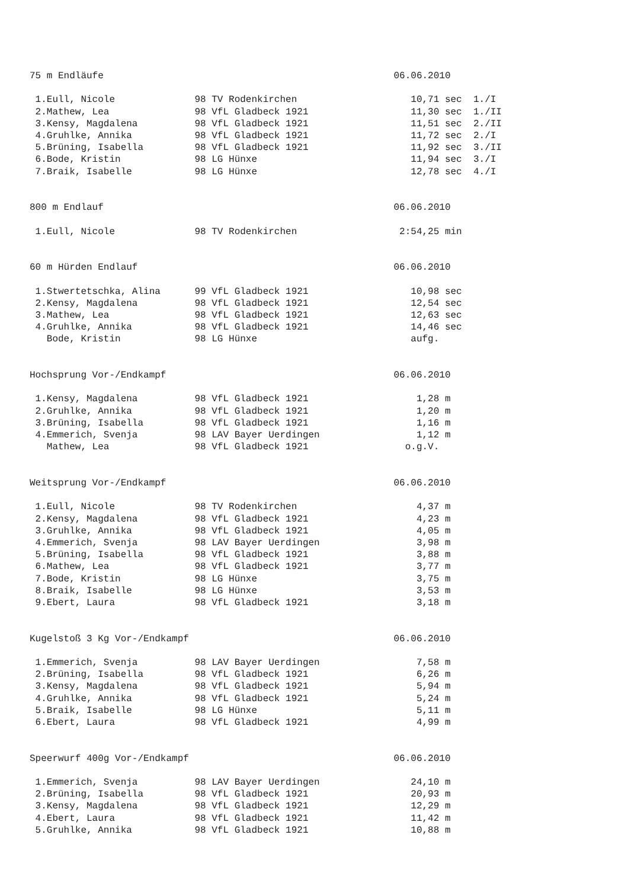75 m Endläufe                                                   06.06.2010

 1.Eull, Nicole              98 TV Rodenkirchen                    10,71 sec  1./I
 2.Mathew, Lea               98 VfL Gladbeck 1921                  11,30 sec  1./II
 3.Kensy, Magdalena          98 VfL Gladbeck 1921                  11,51 sec  2./II
 4.Gruhlke, Annika           98 VfL Gladbeck 1921                  11,72 sec  2./I
 5.Brüning, Isabella         98 VfL Gladbeck 1921                  11,92 sec  3./II
 6.Bode, Kristin             98 LG Hünxe                           11,94 sec  3./I
 7.Braik, Isabelle           98 LG Hünxe                           12,78 sec  4./I


800 m Endlauf                                                   06.06.2010

 1.Eull, Nicole              98 TV Rodenkirchen                  2:54,25 min


60 m Hürden Endlauf                                             06.06.2010

 1.Stwertetschka, Alina      99 VfL Gladbeck 1921                  10,98 sec
 2.Kensy, Magdalena          98 VfL Gladbeck 1921                  12,54 sec
 3.Mathew, Lea               98 VfL Gladbeck 1921                  12,63 sec
 4.Gruhlke, Annika           98 VfL Gladbeck 1921                  14,46 sec
   Bode, Kristin             98 LG Hünxe                           aufg.


Hochsprung Vor-/Endkampf                                        06.06.2010

 1.Kensy, Magdalena          98 VfL Gladbeck 1921                   1,28 m
 2.Gruhlke, Annika           98 VfL Gladbeck 1921                   1,20 m
 3.Brüning, Isabella         98 VfL Gladbeck 1921                   1,16 m
 4.Emmerich, Svenja          98 LAV Bayer Uerdingen                 1,12 m
   Mathew, Lea               98 VfL Gladbeck 1921                 o.g.V.


Weitsprung Vor-/Endkampf                                        06.06.2010

 1.Eull, Nicole              98 TV Rodenkirchen                     4,37 m
 2.Kensy, Magdalena          98 VfL Gladbeck 1921                   4,23 m
 3.Gruhlke, Annika           98 VfL Gladbeck 1921                   4,05 m
 4.Emmerich, Svenja          98 LAV Bayer Uerdingen                 3,98 m
 5.Brüning, Isabella         98 VfL Gladbeck 1921                   3,88 m
 6.Mathew, Lea               98 VfL Gladbeck 1921                   3,77 m
 7.Bode, Kristin             98 LG Hünxe                            3,75 m
 8.Braik, Isabelle           98 LG Hünxe                            3,53 m
 9.Ebert, Laura              98 VfL Gladbeck 1921                   3,18 m


Kugelstoß 3 Kg Vor-/Endkampf                                    06.06.2010

 1.Emmerich, Svenja          98 LAV Bayer Uerdingen                 7,58 m
 2.Brüning, Isabella         98 VfL Gladbeck 1921                   6,26 m
 3.Kensy, Magdalena          98 VfL Gladbeck 1921                   5,94 m
 4.Gruhlke, Annika           98 VfL Gladbeck 1921                   5,24 m
 5.Braik, Isabelle           98 LG Hünxe                            5,11 m
 6.Ebert, Laura              98 VfL Gladbeck 1921                   4,99 m


Speerwurf 400g Vor-/Endkampf                                    06.06.2010

 1.Emmerich, Svenja          98 LAV Bayer Uerdingen                24,10 m
 2.Brüning, Isabella         98 VfL Gladbeck 1921                  20,93 m
 3.Kensy, Magdalena          98 VfL Gladbeck 1921                  12,29 m
 4.Ebert, Laura              98 VfL Gladbeck 1921                  11,42 m
 5.Gruhlke, Annika           98 VfL Gladbeck 1921                  10,88 m